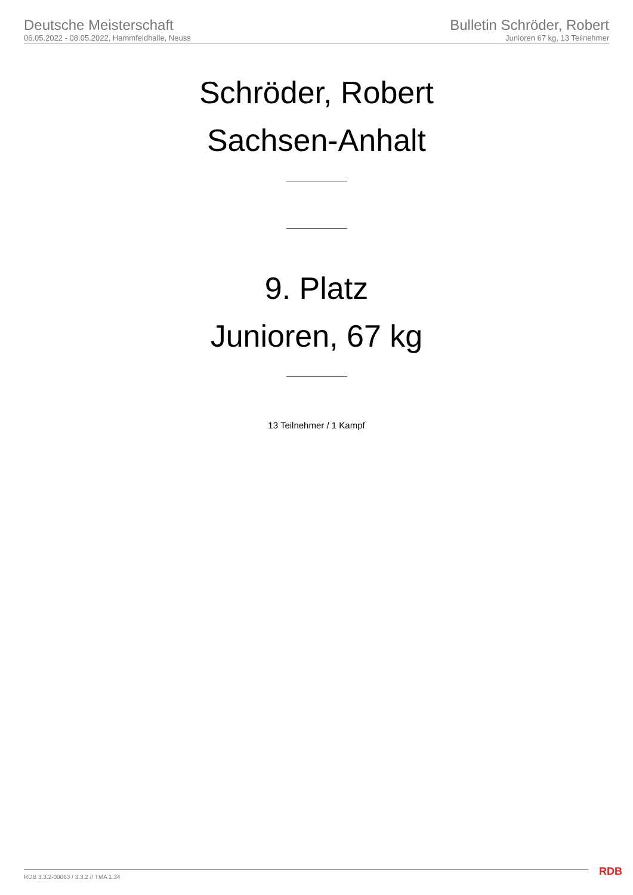Deutsche Meisterschaft
06.05.2022 - 08.05.2022, Hammfeldhalle, Neuss
Bulletin Schröder, Robert
Junioren 67 kg, 13 Teilnehmer
Schröder, Robert
Sachsen-Anhalt
9. Platz
Junioren, 67 kg
13 Teilnehmer / 1 Kampf
RDB 3.3.2-00063 / 3.3.2 // TMA 1.34
RDB